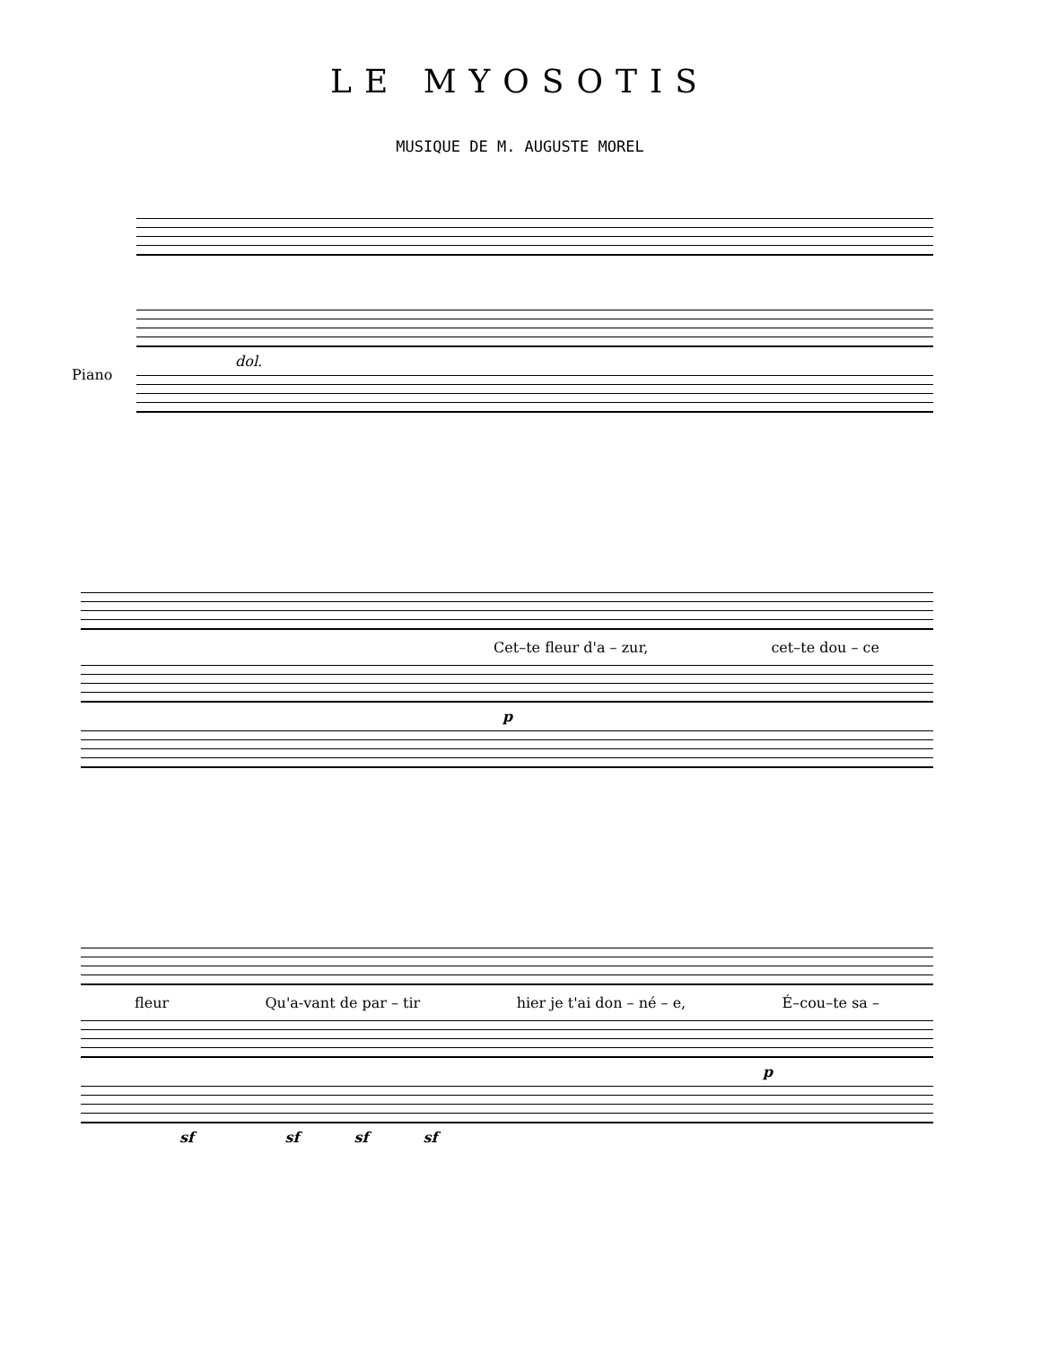LE MYOSOTIS
MUSIQUE DE M. AUGUSTE MOREL
dol.
Piano
Cet–te fleur d'a – zur, cet–te dou – ce
p
fleur Qu'a-vant de par – tir hier je t'ai don – né – e, É–cou–te sa –
p
sf sf sf sf